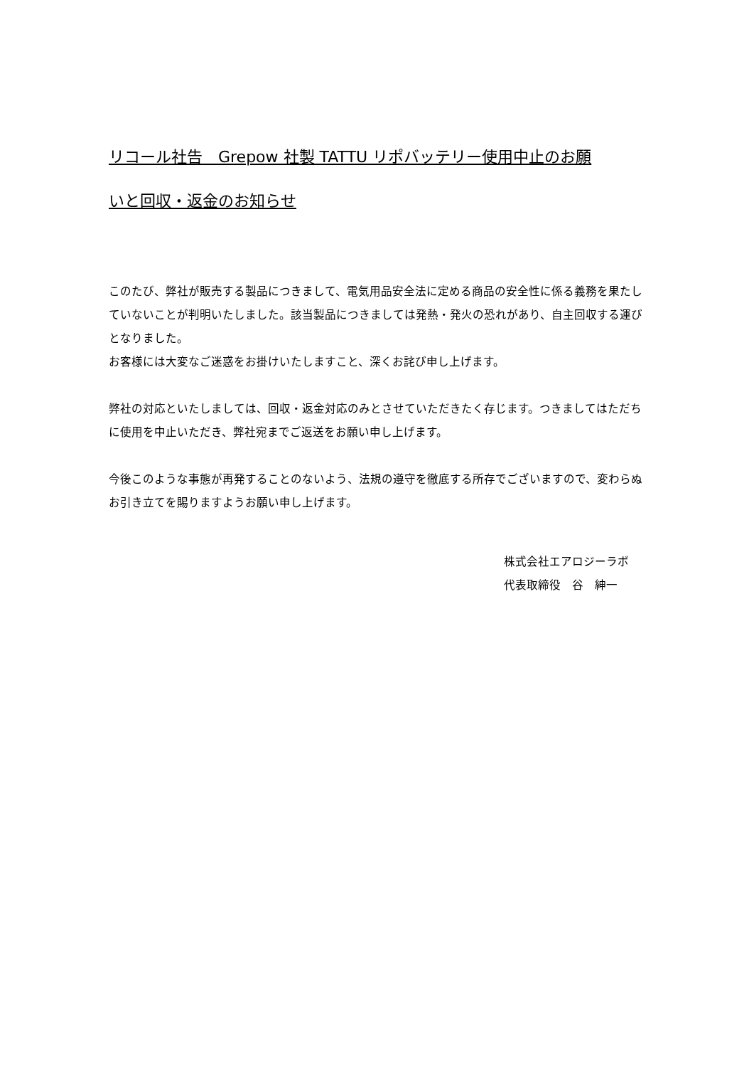リコール社告　Grepow 社製 TATTU リポバッテリー使用中止のお願
いと回収・返金のお知らせ
このたび、弊社が販売する製品につきまして、電気用品安全法に定める商品の安全性に係る義務を果たしていないことが判明いたしました。該当製品につきましては発熱・発火の恐れがあり、自主回収する運びとなりました。
お客様には大変なご迷惑をお掛けいたしますこと、深くお詫び申し上げます。
弊社の対応といたしましては、回収・返金対応のみとさせていただきたく存じます。つきましてはただちに使用を中止いただき、弊社宛までご返送をお願い申し上げます。
今後このような事態が再発することのないよう、法規の遵守を徹底する所存でございますので、変わらぬお引き立てを賜りますようお願い申し上げます。
株式会社エアロジーラボ
代表取締役　谷　紳一